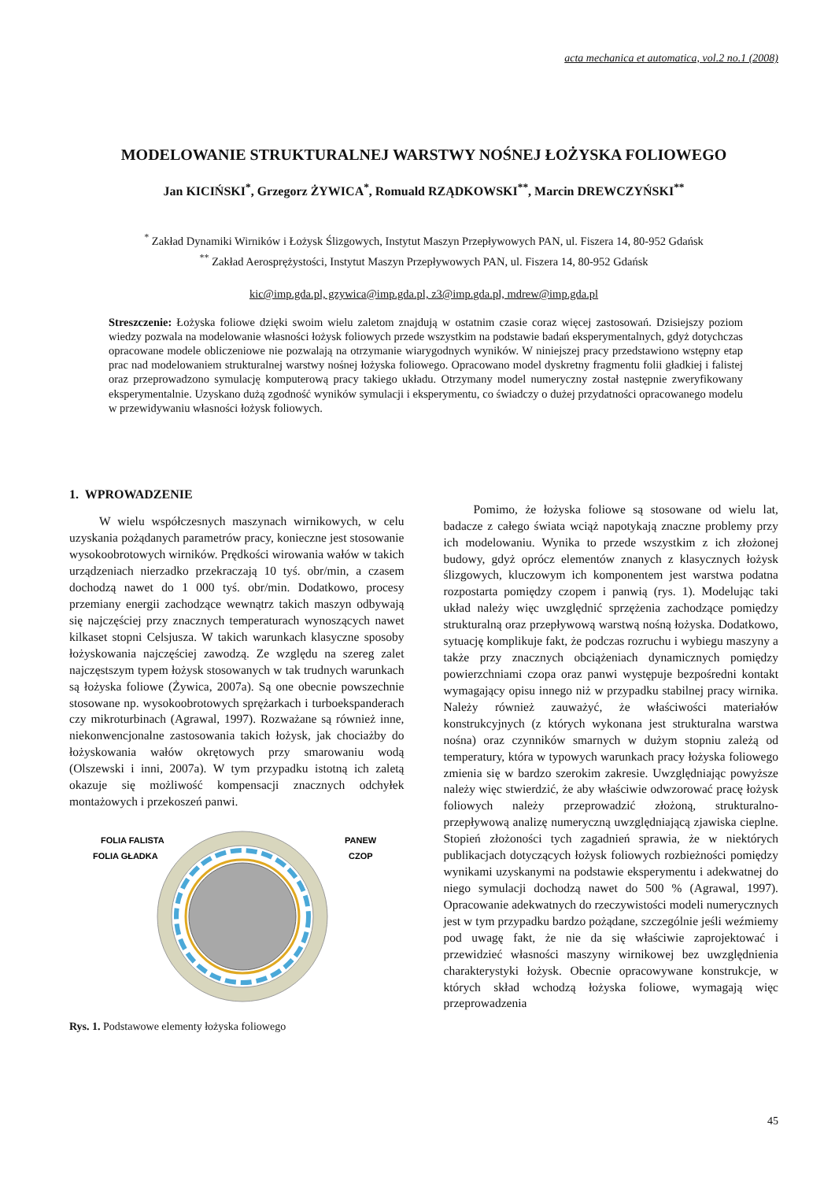acta mechanica et automatica, vol.2 no.1 (2008)
MODELOWANIE STRUKTURALNEJ WARSTWY NOŚNEJ ŁOŻYSKA FOLIOWEGO
Jan KICIŃSKI<sup>*</sup>, Grzegorz ŻYWICA<sup>*</sup>, Romuald RZĄDKOWSKI<sup>**</sup>, Marcin DREWCZYŃSKI<sup>**</sup>
<sup>*</sup> Zakład Dynamiki Wirników i Łożysk Ślizgowych, Instytut Maszyn Przepływowych PAN, ul. Fiszera 14, 80-952 Gdańsk
<sup>**</sup> Zakład Aerosprężystości, Instytut Maszyn Przepływowych PAN, ul. Fiszera 14, 80-952 Gdańsk
kic@imp.gda.pl, gzywica@imp.gda.pl, z3@imp.gda.pl, mdrew@imp.gda.pl
Streszczenie: Łożyska foliowe dzięki swoim wielu zaletom znajdują w ostatnim czasie coraz więcej zastosowań. Dzisiejszy poziom wiedzy pozwala na modelowanie własności łożysk foliowych przede wszystkim na podstawie badań eksperymentalnych, gdyż dotychczas opracowane modele obliczeniowe nie pozwalają na otrzymanie wiarygodnych wyników. W niniejszej pracy przedstawiono wstępny etap prac nad modelowaniem strukturalnej warstwy nośnej łożyska foliowego. Opracowano model dyskretny fragmentu folii gładkiej i falistej oraz przeprowadzono symulację komputerową pracy takiego układu. Otrzymany model numeryczny został następnie zweryfikowany eksperymentalnie. Uzyskano dużą zgodność wyników symulacji i eksperymentu, co świadczy o dużej przydatności opracowanego modelu w przewidywaniu własności łożysk foliowych.
1. WPROWADZENIE
W wielu współczesnych maszynach wirnikowych, w celu uzyskania pożądanych parametrów pracy, konieczne jest stosowanie wysokoobrotowych wirników. Prędkości wirowania wałów w takich urządzeniach nierzadko przekraczają 10 tyś. obr/min, a czasem dochodzą nawet do 1 000 tyś. obr/min. Dodatkowo, procesy przemiany energii zachodzące wewnątrz takich maszyn odbywają się najczęściej przy znacznych temperaturach wynoszących nawet kilkaset stopni Celsjusza. W takich warunkach klasyczne sposoby łożyskowania najczęściej zawodzą. Ze względu na szereg zalet najczęstszym typem łożysk stosowanych w tak trudnych warunkach są łożyska foliowe (Żywica, 2007a). Są one obecnie powszechnie stosowane np. wysokoobrotowych sprężarkach i turboekspanderach czy mikroturbinach (Agrawal, 1997). Rozważane są również inne, niekonwencjonalne zastosowania takich łożysk, jak chociażby do łożyskowania wałów okrętowych przy smarowaniu wodą (Olszewski i inni, 2007a). W tym przypadku istotną ich zaletą okazuje się możliwość kompensacji znacznych odchyłek montażowych i przekoszeń panwi.
FOLIA FALISTA
FOLIA GŁADKA
PANEW
CZOP
Rys. 1. Podstawowe elementy łożyska foliowego
Pomimo, że łożyska foliowe są stosowane od wielu lat, badacze z całego świata wciąż napotykają znaczne problemy przy ich modelowaniu. Wynika to przede wszystkim z ich złożonej budowy, gdyż oprócz elementów znanych z klasycznych łożysk ślizgowych, kluczowym ich komponentem jest warstwa podatna rozpostarta pomiędzy czopem i panwią (rys. 1). Modelując taki układ należy więc uwzględnić sprzężenia zachodzące pomiędzy strukturalną oraz przepływową warstwą nośną łożyska. Dodatkowo, sytuację komplikuje fakt, że podczas rozruchu i wybiegu maszyny a także przy znacznych obciążeniach dynamicznych pomiędzy powierzchniami czopa oraz panwi występuje bezpośredni kontakt wymagający opisu innego niż w przypadku stabilnej pracy wirnika. Należy również zauważyć, że właściwości materiałów konstrukcyjnych (z których wykonana jest strukturalna warstwa nośna) oraz czynników smarnych w dużym stopniu zależą od temperatury, która w typowych warunkach pracy łożyska foliowego zmienia się w bardzo szerokim zakresie. Uwzględniając powyższe należy więc stwierdzić, że aby właściwie odwzorować pracę łożysk foliowych należy przeprowadzić złożoną, strukturalno-przepływową analizę numeryczną uwzględniającą zjawiska cieplne. Stopień złożoności tych zagadnień sprawia, że w niektórych publikacjach dotyczących łożysk foliowych rozbieżności pomiędzy wynikami uzyskanymi na podstawie eksperymentu i adekwatnej do niego symulacji dochodzą nawet do 500 % (Agrawal, 1997). Opracowanie adekwatnych do rzeczywistości modeli numerycznych jest w tym przypadku bardzo pożądane, szczególnie jeśli weźmiemy pod uwagę fakt, że nie da się właściwie zaprojektować i przewidzieć własności maszyny wirnikowej bez uwzględnienia charakterystyki łożysk. Obecnie opracowywane konstrukcje, w których skład wchodzą łożyska foliowe, wymagają więc przeprowadzenia
45